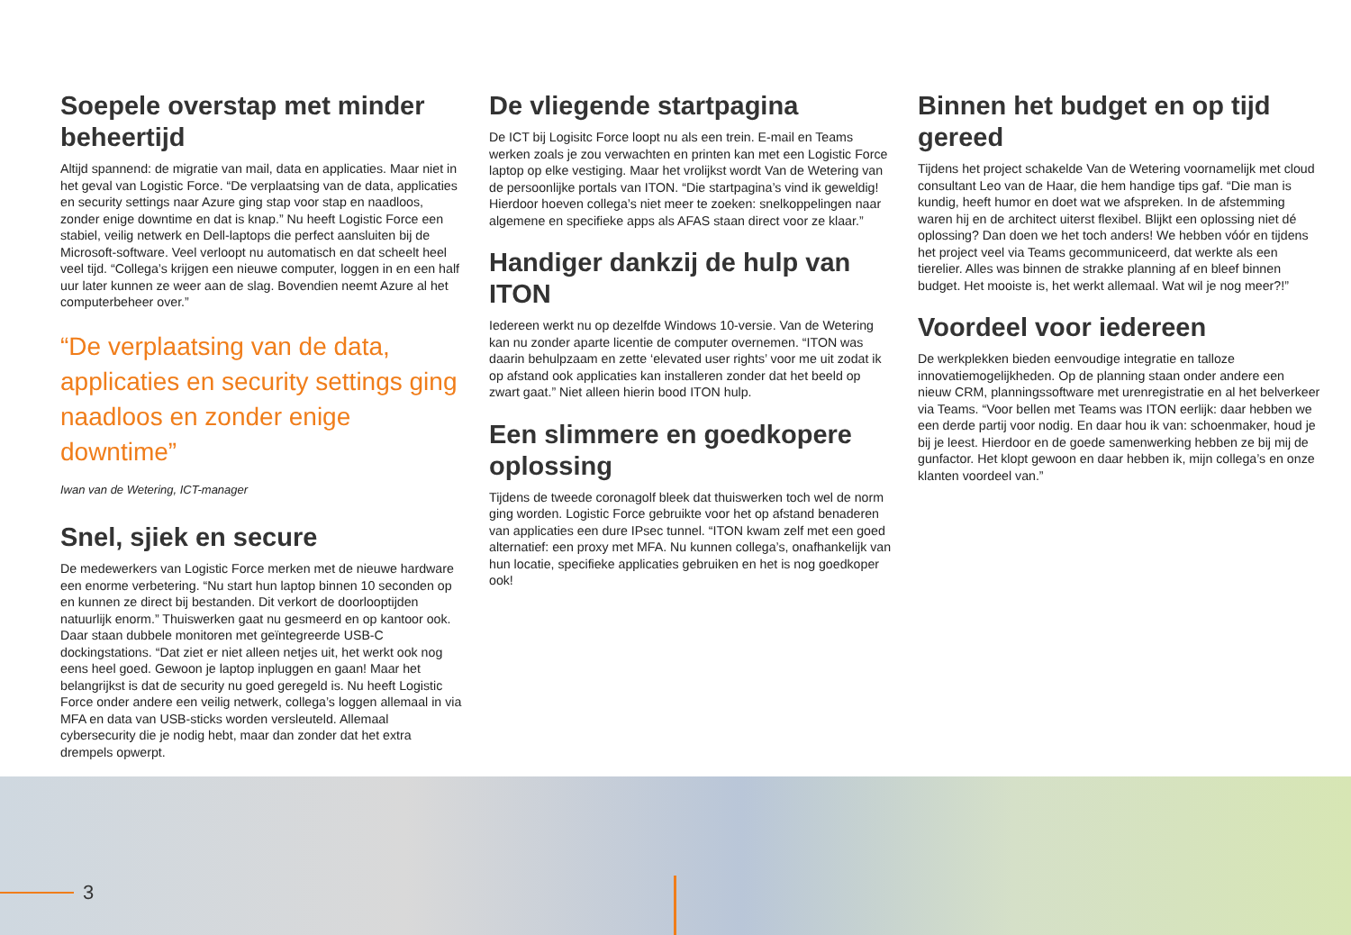Soepele overstap met minder beheertijd
Altijd spannend: de migratie van mail, data en applicaties. Maar niet in het geval van Logistic Force. “De verplaatsing van de data, applicaties en security settings naar Azure ging stap voor stap en naadloos, zonder enige downtime en dat is knap.” Nu heeft Logistic Force een stabiel, veilig netwerk en Dell-laptops die perfect aansluiten bij de Microsoft-software. Veel verloopt nu automatisch en dat scheelt heel veel tijd. “Collega’s krijgen een nieuwe computer, loggen in en een half uur later kunnen ze weer aan de slag. Bovendien neemt Azure al het computerbeheer over.”
“De verplaatsing van de data, applicaties en security settings ging naadloos en zonder enige downtime”
Iwan van de Wetering, ICT-manager
Snel, sjiek en secure
De medewerkers van Logistic Force merken met de nieuwe hardware een enorme verbetering. “Nu start hun laptop binnen 10 seconden op en kunnen ze direct bij bestanden. Dit verkort de doorlooptijden natuurlijk enorm.” Thuiswerken gaat nu gesmeerd en op kantoor ook. Daar staan dubbele monitoren met geïntegreerde USB-C dockingstations. “Dat ziet er niet alleen netjes uit, het werkt ook nog eens heel goed. Gewoon je laptop inpluggen en gaan! Maar het belangrijkst is dat de security nu goed geregeld is. Nu heeft Logistic Force onder andere een veilig netwerk, collega’s loggen allemaal in via MFA en data van USB-sticks worden versleuteld. Allemaal cybersecurity die je nodig hebt, maar dan zonder dat het extra drempels opwerpt.
De vliegende startpagina
De ICT bij Logisitc Force loopt nu als een trein. E-mail en Teams werken zoals je zou verwachten en printen kan met een Logistic Force laptop op elke vestiging. Maar het vrolijkst wordt Van de Wetering van de persoonlijke portals van ITON. “Die startpagina’s vind ik geweldig! Hierdoor hoeven collega’s niet meer te zoeken: snelkoppelingen naar algemene en specifieke apps als AFAS staan direct voor ze klaar.”
Handiger dankzij de hulp van ITON
Iedereen werkt nu op dezelfde Windows 10-versie. Van de Wetering kan nu zonder aparte licentie de computer overnemen. “ITON was daarin behulpzaam en zette ‘elevated user rights’ voor me uit zodat ik op afstand ook applicaties kan installeren zonder dat het beeld op zwart gaat.” Niet alleen hierin bood ITON hulp.
Een slimmere en goedkopere oplossing
Tijdens de tweede coronagolf bleek dat thuiswerken toch wel de norm ging worden. Logistic Force gebruikte voor het op afstand benaderen van applicaties een dure IPsec tunnel. “ITON kwam zelf met een goed alternatief: een proxy met MFA. Nu kunnen collega’s, onafhankelijk van hun locatie, specifieke applicaties gebruiken en het is nog goedkoper ook!
Binnen het budget en op tijd gereed
Tijdens het project schakelde Van de Wetering voornamelijk met cloud consultant Leo van de Haar, die hem handige tips gaf. “Die man is kundig, heeft humor en doet wat we afspreken. In de afstemming waren hij en de architect uiterst flexibel. Blijkt een oplossing niet dé oplossing? Dan doen we het toch anders! We hebben vóór en tijdens het project veel via Teams gecommuniceerd, dat werkte als een tierelier. Alles was binnen de strakke planning af en bleef binnen budget. Het mooiste is, het werkt allemaal. Wat wil je nog meer?!”
Voordeel voor iedereen
De werkplekken bieden eenvoudige integratie en talloze innovatiemogelijkheden. Op de planning staan onder andere een nieuw CRM, planningssoftware met urenregistratie en al het belverkeer via Teams. “Voor bellen met Teams was ITON eerlijk: daar hebben we een derde partij voor nodig. En daar hou ik van: schoenmaker, houd je bij je leest. Hierdoor en de goede samenwerking hebben ze bij mij de gunfactor. Het klopt gewoon en daar hebben ik, mijn collega’s en onze klanten voordeel van.”
3